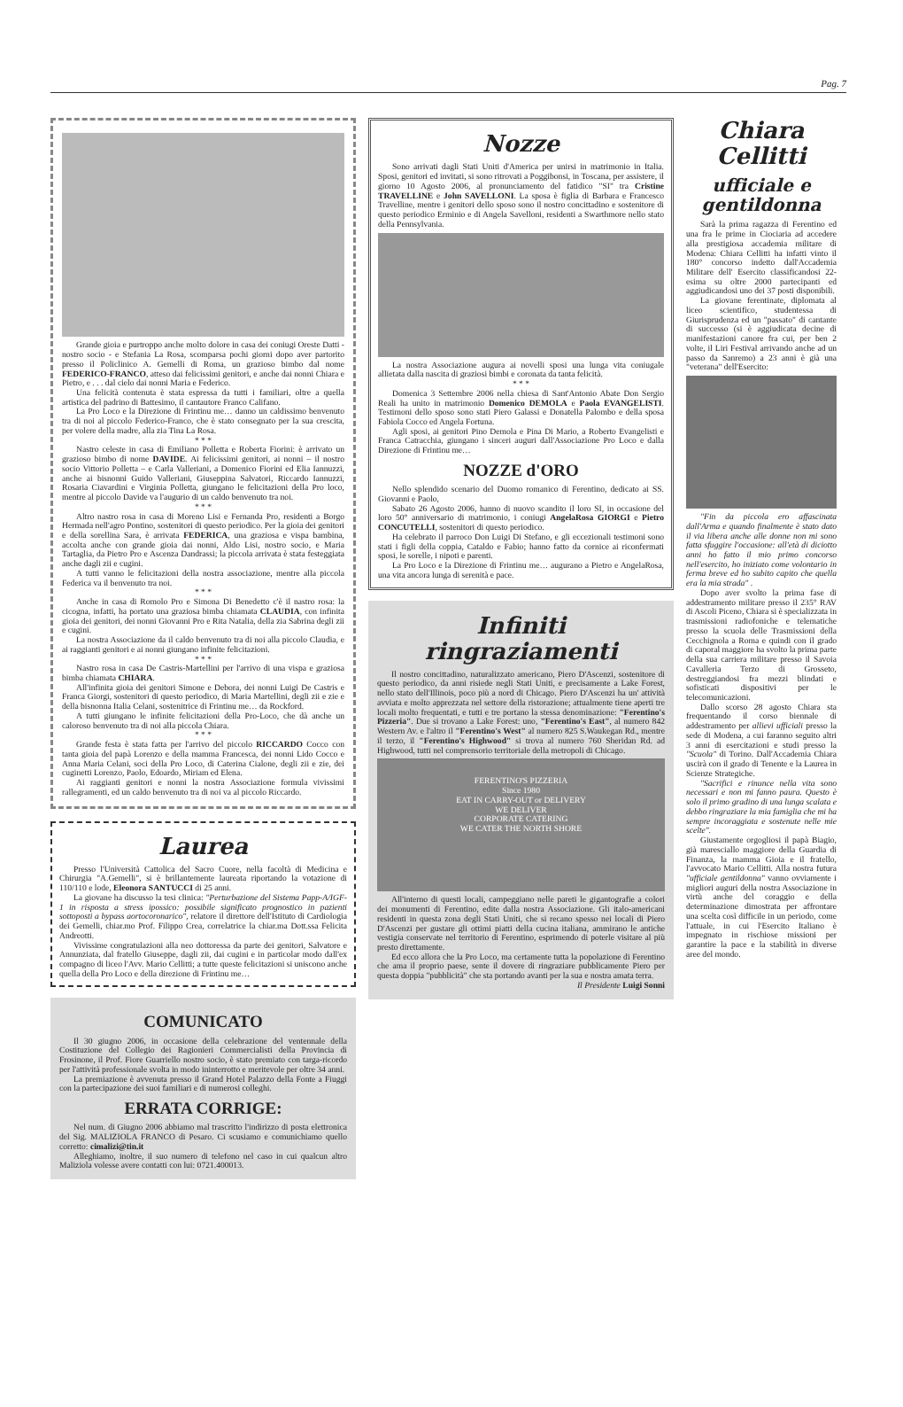Pag. 7
Grande gioia e purtroppo anche molto dolore in casa dei coniugi Oreste Datti - nostro socio - e Stefania La Rosa, scomparsa pochi giorni dopo aver partorito presso il Policlinico A. Gemelli di Roma, un grazioso bimbo dal nome FEDERICO-FRANCO, atteso dai felicissimi genitori, e anche dai nonni Chiara e Pietro, e . . . dal cielo dai nonni Maria e Federico.
Una felicità contenuta è stata espressa da tutti i familiari, oltre a quella artistica del padrino di Battesimo, il cantautore Franco Califano.
La Pro Loco e la Direzione di Frintinu me… danno un caldissimo benvenuto tra di noi al piccolo Federico-Franco, che è stato consegnato per la sua crescita, per volere della madre, alla zia Tina La Rosa.
* * *
Nastro celeste in casa di Emiliano Polletta e Roberta Fiorini: è arrivato un grazioso bimbo di nome DAVIDE. Ai felicissimi genitori, ai nonni – il nostro socio Vittorio Polletta – e Carla Valleriani, a Domenico Fiorini ed Elia Iannuzzi, anche ai bisnonni Guido Valleriani, Giuseppina Salvatori, Riccardo Iannuzzi, Rosaria Ciavardini e Virginia Polletta, giungano le felicitazioni della Pro loco, mentre al piccolo Davide va l'augurio di un caldo benvenuto tra noi.
* * *
Altro nastro rosa in casa di Moreno Lisi e Fernanda Pro, residenti a Borgo Hermada nell'agro Pontino, sostenitori di questo periodico. Per la gioia dei genitori e della sorellina Sara, è arrivata FEDERICA, una graziosa e vispa bambina, accolta anche con grande gioia dai nonni, Aldo Lisi, nostro socio, e Maria Tartaglia, da Pietro Pro e Ascenza Dandrassi; la piccola arrivata è stata festeggiata anche dagli zii e cugini.
A tutti vanno le felicitazioni della nostra associazione, mentre alla piccola Federica va il benvenuto tra noi.
* * *
Anche in casa di Romolo Pro e Simona Di Benedetto c'è il nastro rosa: la cicogna, infatti, ha portato una graziosa bimba chiamata CLAUDIA, con infinita gioia dei genitori, dei nonni Giovanni Pro e Rita Natalia, della zia Sabrina degli zii e cugini.
La nostra Associazione da il caldo benvenuto tra di noi alla piccolo Claudia, e ai raggianti genitori e ai nonni giungano infinite felicitazioni.
* * *
Nastro rosa in casa De Castris-Martellini per l'arrivo di una vispa e graziosa bimba chiamata CHIARA.
All'infinita gioia dei genitori Simone e Debora, dei nonni Luigi De Castris e Franca Giorgi, sostenitori di questo periodico, di Maria Martellini, degli zii e zie e della bisnonna Italia Celani, sostenitrice di Frintinu me… da Rockford.
A tutti giungano le infinite felicitazioni della Pro-Loco, che dà anche un caloroso benvenuto tra di noi alla piccola Chiara.
* * *
Grande festa è stata fatta per l'arrivo del piccolo RICCARDO Cocco con tanta gioia del papà Lorenzo e della mamma Francesca, dei nonni Lido Cocco e Anna Maria Celani, soci della Pro Loco, di Caterina Cialone, degli zii e zie, dei cuginetti Lorenzo, Paolo, Edoardo, Miriam ed Elena.
Ai raggianti genitori e nonni la nostra Associazione formula vivissimi rallegramenti, ed un caldo benvenuto tra di noi va al piccolo Riccardo.
Laurea
Presso l'Università Cattolica del Sacro Cuore, nella facoltà di Medicina e Chirurgia "A.Gemelli", si è brillantemente laureata riportando la votazione di 110/110 e lode, Eleonora SANTUCCI di 25 anni.
La giovane ha discusso la tesi clinica: "Perturbazione del Sistema Papp-A/IGF-1 in risposta a stress ipossico: possibile significato prognostico in pazienti sottoposti a bypass aortocoronarico", relatore il direttore dell'Istituto di Cardiologia dei Gemelli, chiar.mo Prof. Filippo Crea, correlatrice la chiar.ma Dott.ssa Felicita Andreotti.
Vivissime congratulazioni alla neo dottoressa da parte dei genitori, Salvatore e Annunziata, dal fratello Giuseppe, dagli zii, dai cugini e in particolar modo dall'ex compagno di liceo l'Avv. Mario Cellitti; a tutte queste felicitazioni si uniscono anche quella della Pro Loco e della direzione di Frintinu me…
COMUNICATO
Il 30 giugno 2006, in occasione della celebrazione del ventennale della Costituzione del Collegio dei Ragionieri Commercialisti della Provincia di Frosinone, il Prof. Fiore Guarriello nostro socio, è stato premiato con targa-ricordo per l'attività professionale svolta in modo ininterrotto e meritevole per oltre 34 anni.
La premiazione è avvenuta presso il Grand Hotel Palazzo della Fonte a Fiuggi con la partecipazione dei suoi familiari e di numerosi colleghi.
ERRATA CORRIGE:
Nel num. di Giugno 2006 abbiamo mal trascritto l'indirizzo di posta elettronica del Sig. MALIZIOLA FRANCO di Pesaro. Ci scusiamo e comunichiamo quello corretto: cimalizi@tin.it
Alleghiamo, inoltre, il suo numero di telefono nel caso in cui qualcun altro Maliziola volesse avere contatti con lui: 0721.400013.
Nozze
Sono arrivati dagli Stati Uniti d'America per unirsi in matrimonio in Italia. Sposi, genitori ed invitati, si sono ritrovati a Poggibonsi, in Toscana, per assistere, il giorno 10 Agosto 2006, al pronunciamento del fatidico "SI" tra Cristine TRAVELLINE e John SAVELLONI. La sposa è figlia di Barbara e Francesco Travelline, mentre i genitori dello sposo sono il nostro concittadino e sostenitore di questo periodico Erminio e di Angela Savelloni, residenti a Swarthmore nello stato della Pennsylvania.
La nostra Associazione augura ai novelli sposi una lunga vita coniugale allietata dalla nascita di graziosi bimbi e coronata da tanta felicità.
* * *
Domenica 3 Settembre 2006 nella chiesa di Sant'Antonio Abate Don Sergio Reali ha unito in matrimonio Domenico DEMOLA e Paola EVANGELISTI. Testimoni dello sposo sono stati Piero Galassi e Donatella Palombo e della sposa Fabiola Cocco ed Angela Fortuna.
Agli sposi, ai genitori Pino Demola e Pina Di Mario, a Roberto Evangelisti e Franca Catracchia, giungano i sinceri auguri dall'Associazione Pro Loco e dalla Direzione di Frintinu me…
NOZZE d'ORO
Nello splendido scenario del Duomo romanico di Ferentino, dedicato ai SS. Giovanni e Paolo,
Sabato 26 Agosto 2006, hanno di nuovo scandito il loro SI, in occasione del loro 50° anniversario di matrimonio, i coniugi AngelaRosa GIORGI e Pietro CONCUTELLI, sostenitori di questo periodico.
Ha celebrato il parroco Don Luigi Di Stefano, e gli eccezionali testimoni sono stati i figli della coppia, Cataldo e Fabio; hanno fatto da cornice ai riconfermati sposi, le sorelle, i nipoti e parenti.
La Pro Loco e la Direzione di Frintinu me… augurano a Pietro e AngelaRosa, una vita ancora lunga di serenità e pace.
Infiniti ringraziamenti
Il nostro concittadino, naturalizzato americano, Piero D'Ascenzi, sostenitore di questo periodico, da anni risiede negli Stati Uniti, e precisamente a Lake Forest, nello stato dell'Illinois, poco più a nord di Chicago. Piero D'Ascenzi ha un' attività avviata e molto apprezzata nel settore della ristorazione; attualmente tiene aperti tre locali molto frequentati, e tutti e tre portano la stessa denominazione: "Ferentino's Pizzeria". Due si trovano a Lake Forest: uno, "Ferentino's East", al numero 842 Western Av. e l'altro il "Ferentino's West" al numero 825 S.Waukegan Rd., mentre il terzo, il "Ferentino's Highwood" si trova al numero 760 Sheridan Rd. ad Highwood, tutti nel comprensorio territoriale della metropoli di Chicago.
FERENTINO'S PIZZERIA
Since 1980
EAT IN CARRY-OUT or DELIVERY
WE DELIVER
CORPORATE CATERING
WE CATER THE NORTH SHORE
All'interno di questi locali, campeggiano nelle pareti le gigantografie a colori dei monumenti di Ferentino, edite dalla nostra Associazione. Gli italo-americani residenti in questa zona degli Stati Uniti, che si recano spesso nei locali di Piero D'Ascenzi per gustare gli ottimi piatti della cucina italiana, ammirano le antiche vestigia conservate nel territorio di Ferentino, esprimendo di poterle visitare al più presto direttamente.
Ed ecco allora che la Pro Loco, ma certamente tutta la popolazione di Ferentino che ama il proprio paese, sente il dovere di ringraziare pubblicamente Piero per questa doppia "pubblicità" che sta portando avanti per la sua e nostra amata terra.
Il Presidente Luigi Sonni
Chiara Cellitti
ufficiale e gentildonna
Sarà la prima ragazza di Ferentino ed una fra le prime in Ciociaria ad accedere alla prestigiosa accademia militare di Modena: Chiara Cellitti ha infatti vinto il 180° concorso indetto dall'Accademia Militare dell' Esercito classificandosi 22-esima su oltre 2000 partecipanti ed aggiudicandosi uno dei 37 posti disponibili.
La giovane ferentinate, diplomata al liceo scientifico, studentessa di Giurisprudenza ed un "passato" di cantante di successo (si è aggiudicata decine di manifestazioni canore fra cui, per ben 2 volte, il Liri Festival arrivando anche ad un passo da Sanremo) a 23 anni è già una "veterana" dell'Esercito:
"Fin da piccola ero affascinata dall'Arma e quando finalmente è stato dato il via libera anche alle donne non mi sono fatta sfuggire l'occasione: all'età di diciotto anni ho fatto il mio primo concorso nell'esercito, ho iniziato come volontario in ferma breve ed ho subito capito che quella era la mia strada" .
Dopo aver svolto la prima fase di addestramento militare presso il 235° RAV di Ascoli Piceno, Chiara si è specializzata in trasmissioni radiofoniche e telematiche presso la scuola delle Trasmissioni della Cecchignola a Roma e quindi con il grado di caporal maggiore ha svolto la prima parte della sua carriera militare presso il Savoia Cavalleria Terzo di Grosseto, destreggiandosi fra mezzi blindati e sofisticati dispositivi per le telecomunicazioni.
Dallo scorso 28 agosto Chiara sta frequentando il corso biennale di addestramento per allievi ufficiali presso la sede di Modena, a cui faranno seguito altri 3 anni di esercitazioni e studi presso la "Scuola" di Torino. Dall'Accademia Chiara uscirà con il grado di Tenente e la Laurea in Scienze Strategiche.
"Sacrifici e rinunce nella vita sono necessari e non mi fanno paura. Questo è solo il primo gradino di una lunga scalata e debbo ringraziare la mia famiglia che mi ha sempre incoraggiata e sostenute nelle mie scelte".
Giustamente orgogliosi il papà Biagio, già maresciallo maggiore della Guardia di Finanza, la mamma Gioia e il fratello, l'avvocato Mario Cellitti. Alla nostra futura "ufficiale gentildonna" vanno ovviamente i migliori auguri della nostra Associazione in virtù anche del coraggio e della determinazione dimostrata per affrontare una scelta così difficile in un periodo, come l'attuale, in cui l'Esercito Italiano è impegnato in rischiose missioni per garantire la pace e la stabilità in diverse aree del mondo.